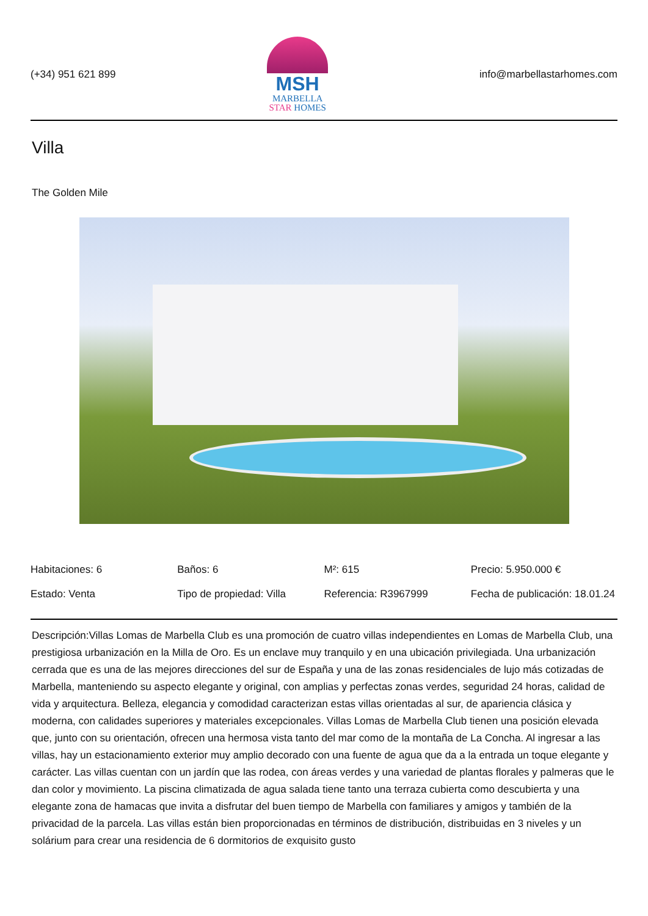(+34) 951 621 899
MSH
MARBELLA
STAR HOMES
info@marbellastarhomes.com
Villa
The Golden Mile
| Habitaciones: 6 | Baños: 6 | M²: 615 | Precio: 5.950.000 € |
| Estado: Venta | Tipo de propiedad: Villa | Referencia: R3967999 | Fecha de publicación: 18.01.24 |
Descripción:Villas Lomas de Marbella Club es una promoción de cuatro villas independientes en Lomas de Marbella Club, una prestigiosa urbanización en la Milla de Oro. Es un enclave muy tranquilo y en una ubicación privilegiada. Una urbanización cerrada que es una de las mejores direcciones del sur de España y una de las zonas residenciales de lujo más cotizadas de Marbella, manteniendo su aspecto elegante y original, con amplias y perfectas zonas verdes, seguridad 24 horas, calidad de vida y arquitectura. Belleza, elegancia y comodidad caracterizan estas villas orientadas al sur, de apariencia clásica y moderna, con calidades superiores y materiales excepcionales. Villas Lomas de Marbella Club tienen una posición elevada que, junto con su orientación, ofrecen una hermosa vista tanto del mar como de la montaña de La Concha. Al ingresar a las villas, hay un estacionamiento exterior muy amplio decorado con una fuente de agua que da a la entrada un toque elegante y carácter. Las villas cuentan con un jardín que las rodea, con áreas verdes y una variedad de plantas florales y palmeras que le dan color y movimiento. La piscina climatizada de agua salada tiene tanto una terraza cubierta como descubierta y una elegante zona de hamacas que invita a disfrutar del buen tiempo de Marbella con familiares y amigos y también de la privacidad de la parcela. Las villas están bien proporcionadas en términos de distribución, distribuidas en 3 niveles y un solárium para crear una residencia de 6 dormitorios de exquisito gusto